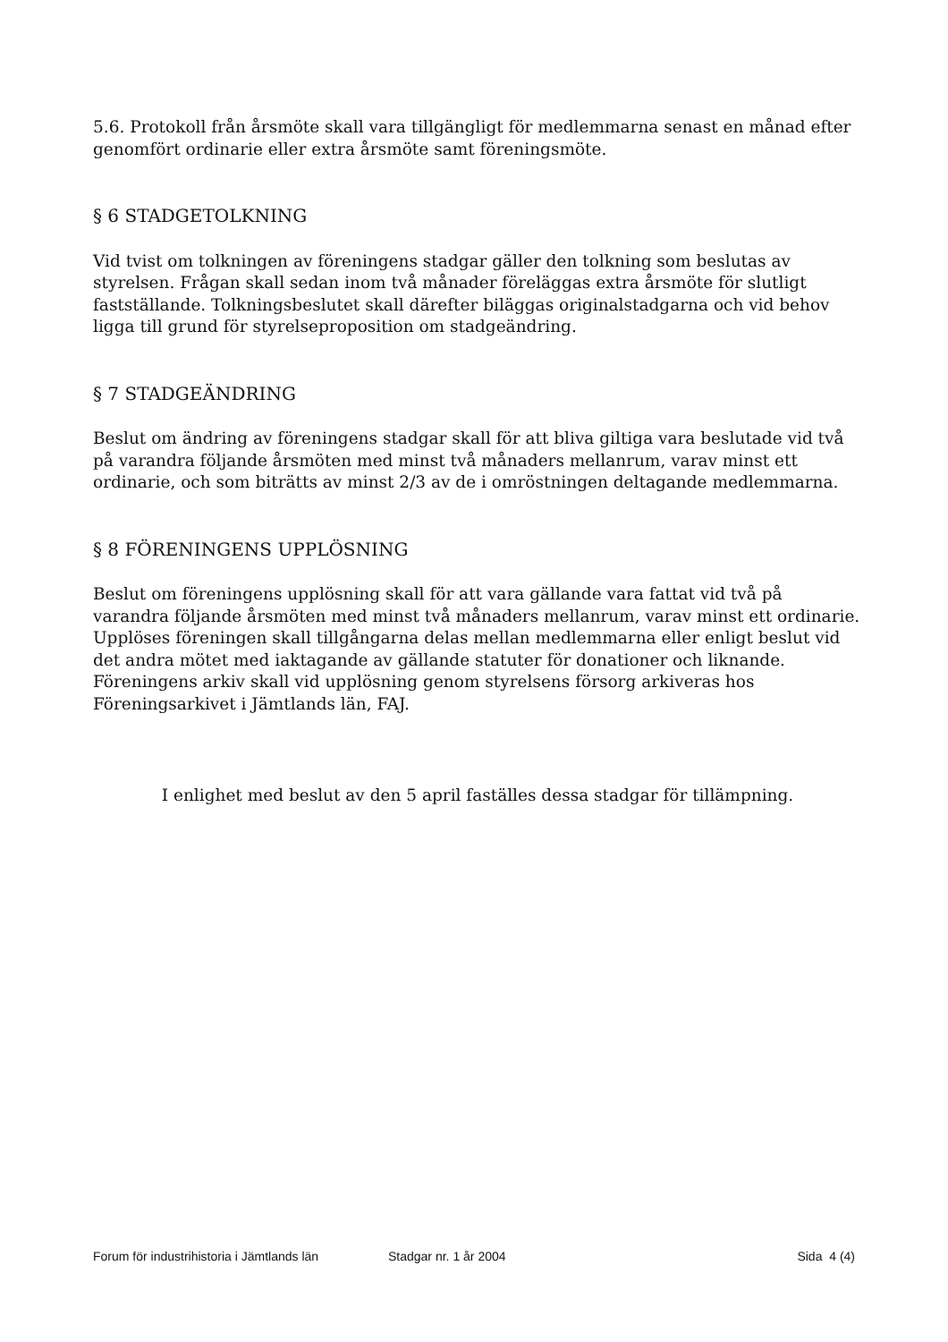5.6. Protokoll från årsmöte skall vara tillgängligt för medlemmarna senast en månad efter genomfört ordinarie eller extra årsmöte samt föreningsmöte.
§ 6 STADGETOLKNING
Vid tvist om tolkningen av föreningens stadgar gäller den tolkning som beslutas av styrelsen. Frågan skall sedan inom två månader föreläggas extra årsmöte för slutligt fastställande. Tolkningsbeslutet skall därefter biläggas originalstadgarna och vid behov ligga till grund för styrelseproposition om stadgeändring.
§ 7 STADGEÄNDRING
Beslut om ändring av föreningens stadgar skall för att bliva giltiga vara beslutade vid två på varandra följande årsmöten med minst två månaders mellanrum, varav minst ett ordinarie, och som biträtts av minst 2/3 av de i omröstningen deltagande medlemmarna.
§ 8 FÖRENINGENS UPPLÖSNING
Beslut om föreningens upplösning skall för att vara gällande vara fattat vid två på varandra följande årsmöten med minst två månaders mellanrum, varav minst ett ordinarie. Upplöses föreningen skall tillgångarna delas mellan medlemmarna eller enligt beslut vid det andra mötet med iaktagande av gällande statuter för donationer och liknande.
Föreningens arkiv skall vid upplösning genom styrelsens försorg arkiveras hos Föreningsarkivet i Jämtlands län, FAJ.
I enlighet med beslut av den 5 april faställes dessa stadgar för tillämpning.
Forum för industrihistoria i Jämtlands län Stadgar nr. 1 år 2004 Sida 4 (4)